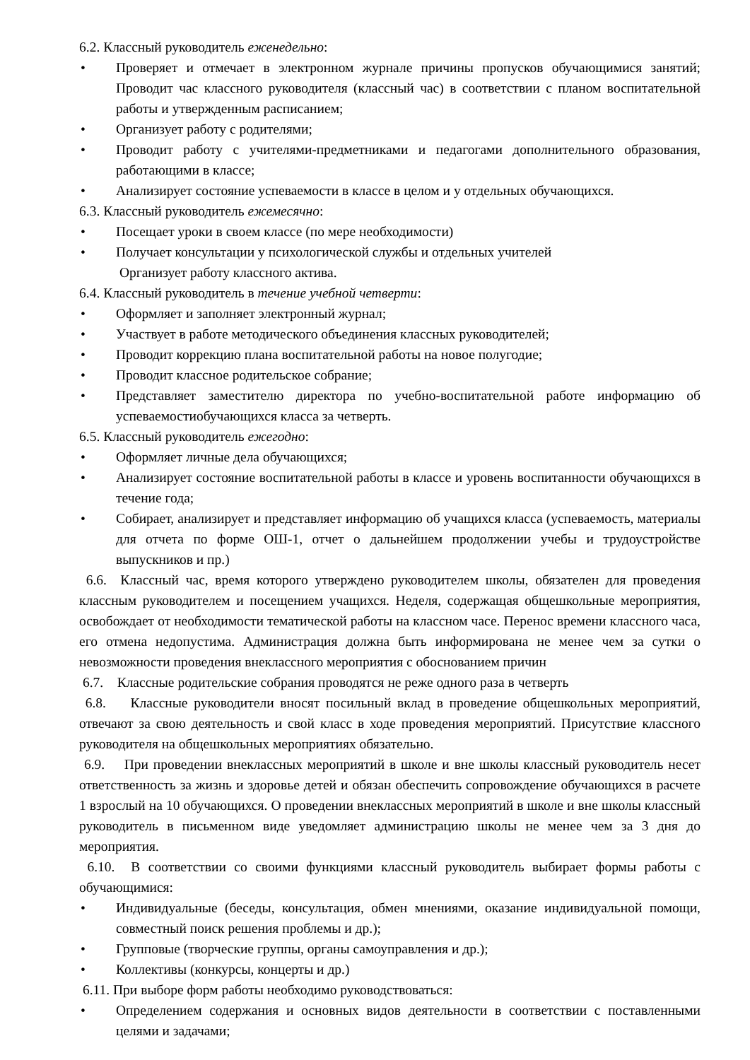6.2. Классный руководитель еженедельно:
• Проверяет и отмечает в электронном журнале причины пропусков обучающимися занятий; Проводит час классного руководителя (классный час) в соответствии с планом воспитательной работы и утвержденным расписанием;
• Организует работу с родителями;
• Проводит работу с учителями-предметниками и педагогами дополнительного образования, работающими в классе;
• Анализирует состояние успеваемости в классе в целом и у отдельных обучающихся.
6.3. Классный руководитель ежемесячно:
• Посещает уроки в своем классе (по мере необходимости)
• Получает консультации у психологической службы и отдельных учителей
Организует работу классного актива.
6.4. Классный руководитель в течение учебной четверти:
• Оформляет и заполняет электронный журнал;
• Участвует в работе методического объединения классных руководителей;
• Проводит коррекцию плана воспитательной работы на новое полугодие;
• Проводит классное родительское собрание;
• Представляет заместителю директора по учебно-воспитательной работе информацию об успеваемостиобучающихся класса за четверть.
6.5. Классный руководитель ежегодно:
• Оформляет личные дела обучающихся;
• Анализирует состояние воспитательной работы в классе и уровень воспитанности обучающихся в течение года;
• Собирает, анализирует и представляет информацию об учащихся класса (успеваемость, материалы для отчета по форме ОШ-1, отчет о дальнейшем продолжении учебы и трудоустройстве выпускников и пр.)
6.6. Классный час, время которого утверждено руководителем школы, обязателен для проведения классным руководителем и посещением учащихся. Неделя, содержащая общешкольные мероприятия, освобождает от необходимости тематической работы на классном часе. Перенос времени классного часа, его отмена недопустима. Администрация должна быть информирована не менее чем за сутки о невозможности проведения внеклассного мероприятия с обоснованием причин
6.7. Классные родительские собрания проводятся не реже одного раза в четверть
6.8. Классные руководители вносят посильный вклад в проведение общешкольных мероприятий, отвечают за свою деятельность и свой класс в ходе проведения мероприятий. Присутствие классного руководителя на общешкольных мероприятиях обязательно.
6.9. При проведении внеклассных мероприятий в школе и вне школы классный руководитель несет ответственность за жизнь и здоровье детей и обязан обеспечить сопровождение обучающихся в расчете 1 взрослый на 10 обучающихся. О проведении внеклассных мероприятий в школе и вне школы классный руководитель в письменном виде уведомляет администрацию школы не менее чем за 3 дня до мероприятия.
6.10. В соответствии со своими функциями классный руководитель выбирает формы работы с обучающимися:
• Индивидуальные (беседы, консультация, обмен мнениями, оказание индивидуальной помощи, совместный поиск решения проблемы и др.);
• Групповые (творческие группы, органы самоуправления и др.);
• Коллективы (конкурсы, концерты и др.)
6.11. При выборе форм работы необходимо руководствоваться:
• Определением содержания и основных видов деятельности в соответствии с поставленными целями и задачами;